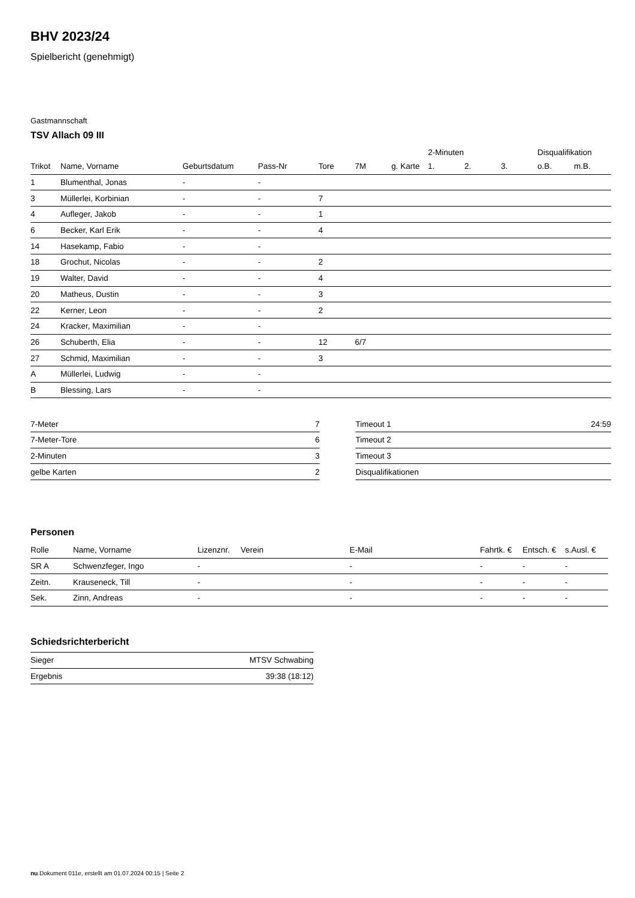BHV 2023/24
Spielbericht (genehmigt)
Gastmannschaft
TSV Allach 09 III
| | | | | | | | 2-Minuten | | | Disqualifikation | |
| --- | --- | --- | --- | --- | --- | --- | --- | --- | --- | --- | --- |
| Trikot | Name, Vorname | Geburtsdatum | Pass-Nr | Tore | 7M | g. Karte | 1. | 2. | 3. | o.B. | m.B. |
| 1 | Blumenthal, Jonas | - | - | | | | | | | | |
| 3 | Müllerlei, Korbinian | - | - | 7 | | | | | | | |
| 4 | Aufleger, Jakob | - | - | 1 | | | | | | | |
| 6 | Becker, Karl Erik | - | - | 4 | | | | | | | |
| 14 | Hasekamp, Fabio | - | - | | | | | | | | |
| 18 | Grochut, Nicolas | - | - | 2 | | | | | | | |
| 19 | Walter, David | - | - | 4 | | | | | | | |
| 20 | Matheus, Dustin | - | - | 3 | | | | | | | |
| 22 | Kerner, Leon | - | - | 2 | | | | | | | |
| 24 | Kracker, Maximilian | - | - | | | | | | | | |
| 26 | Schuberth, Elia | - | - | 12 | 6/7 | | | | | | |
| 27 | Schmid, Maximilian | - | - | 3 | | | | | | | |
| A | Müllerlei, Ludwig | - | - | | | | | | | | |
| B | Blessing, Lars | - | - | | | | | | | | |
| 7-Meter | 7 |
| 7-Meter-Tore | 6 |
| 2-Minuten | 3 |
| gelbe Karten | 2 |
| Timeout 1 | 24:59 |
| Timeout 2 | |
| Timeout 3 | |
| Disqualifikationen | |
Personen
| Rolle | Name, Vorname | Lizenznr. | Verein | E-Mail | Fahrtk. € | Entsch. € | s.Ausl. € |
| --- | --- | --- | --- | --- | --- | --- | --- |
| SR A | Schwenzfeger, Ingo | - | | - | - | - | - |
| Zeitn. | Krauseneck, Till | - | | - | - | - | - |
| Sek. | Zinn, Andreas | - | | - | - | - | - |
Schiedsrichterbericht
| Sieger | MTSV Schwabing |
| Ergebnis | 39:38 (18:12) |
nu.Dokument 011e, erstellt am 01.07.2024 00:15 | Seite 2